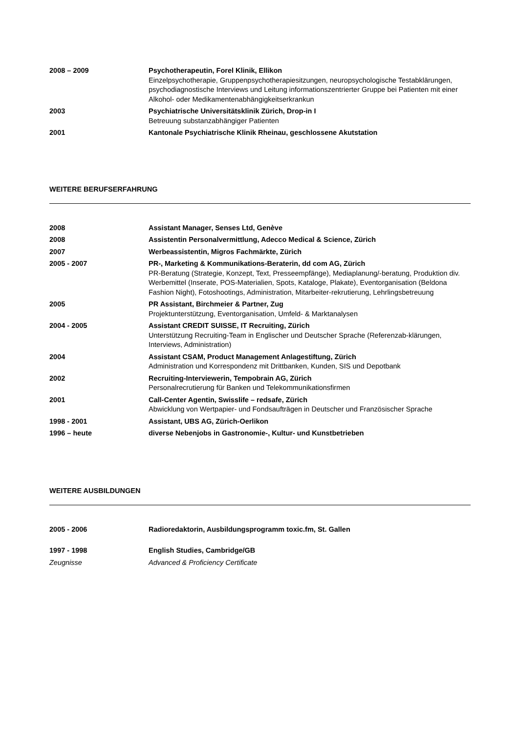2008 – 2009 Psychotherapeutin, Forel Klinik, Ellikon
Einzelpsychotherapie, Gruppenpsychotherapiesitzungen, neuropsychologische Testabklärungen, psychodiagnostische Interviews und Leitung informationszentrierter Gruppe bei Patienten mit einer Alkohol- oder Medikamentenabhängigkeitserkrankun
2003 Psychiatrische Universitätsklinik Zürich, Drop-in I
Betreuung substanzabhängiger Patienten
2001 Kantonale Psychiatrische Klinik Rheinau, geschlossene Akutstation
WEITERE BERUFSERFAHRUNG
2008 Assistant Manager, Senses Ltd, Genève
2008 Assistentin Personalvermittlung, Adecco Medical & Science, Zürich
2007 Werbeassistentin, Migros Fachmärkte, Zürich
2005 - 2007 PR-, Marketing & Kommunikations-Beraterin, dd com AG, Zürich
PR-Beratung (Strategie, Konzept, Text, Presseempfänge), Mediaplanung/-beratung, Produktion div. Werbemittel (Inserate, POS-Materialien, Spots, Kataloge, Plakate), Eventorganisation (Beldona Fashion Night), Fotoshootings, Administration, Mitarbeiter-rekrutierung, Lehrlingsbetreuung
2005 PR Assistant, Birchmeier & Partner, Zug
Projektunterstützung, Eventorganisation, Umfeld- & Marktanalysen
2004 - 2005 Assistant CREDIT SUISSE, IT Recruiting, Zürich
Unterstützung Recruiting-Team in Englischer und Deutscher Sprache (Referenzab-klärungen, Interviews, Administration)
2004 Assistant CSAM, Product Management Anlagestiftung, Zürich
Administration und Korrespondenz mit Drittbanken, Kunden, SIS und Depotbank
2002 Recruiting-Interviewerin, Tempobrain AG, Zürich
Personalrecrutierung für Banken und Telekommunikationsfirmen
2001 Call-Center Agentin, Swisslife – redsafe, Zürich
Abwicklung von Wertpapier- und Fondsaufträgen in Deutscher und Französischer Sprache
1998 - 2001 Assistant, UBS AG, Zürich-Oerlikon
1996 – heute diverse Nebenjobs in Gastronomie-, Kultur- und Kunstbetrieben
WEITERE AUSBILDUNGEN
2005 - 2006 Radioredaktorin, Ausbildungsprogramm toxic.fm, St. Gallen
1997 - 1998 English Studies, Cambridge/GB
Zeugnisse Advanced & Proficiency Certificate